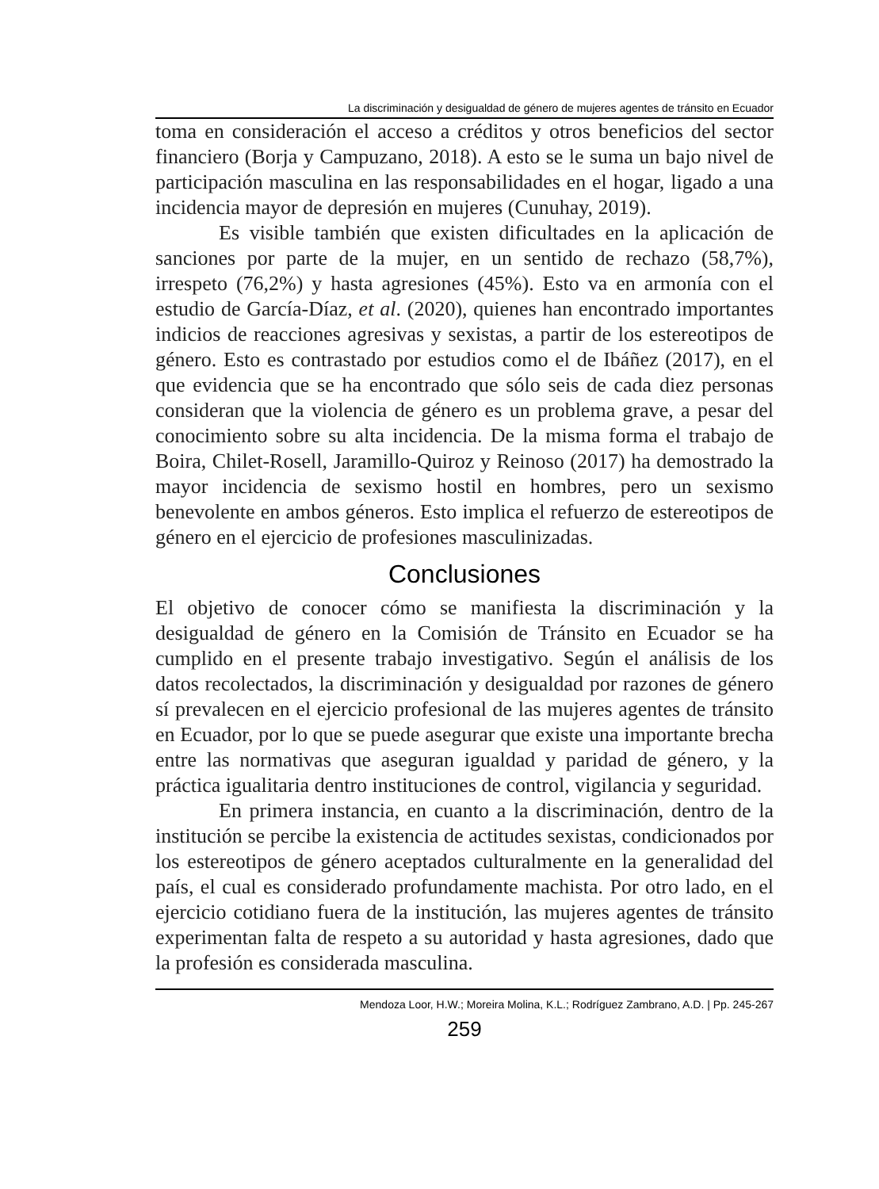La discriminación y desigualdad de género de mujeres agentes de tránsito en Ecuador
toma en consideración el acceso a créditos y otros beneficios del sector financiero (Borja y Campuzano, 2018). A esto se le suma un bajo nivel de participación masculina en las responsabilidades en el hogar, ligado a una incidencia mayor de depresión en mujeres (Cunuhay, 2019).
Es visible también que existen dificultades en la aplicación de sanciones por parte de la mujer, en un sentido de rechazo (58,7%), irrespeto (76,2%) y hasta agresiones (45%). Esto va en armonía con el estudio de García-Díaz, et al. (2020), quienes han encontrado importantes indicios de reacciones agresivas y sexistas, a partir de los estereotipos de género. Esto es contrastado por estudios como el de Ibáñez (2017), en el que evidencia que se ha encontrado que sólo seis de cada diez personas consideran que la violencia de género es un problema grave, a pesar del conocimiento sobre su alta incidencia. De la misma forma el trabajo de Boira, Chilet-Rosell, Jaramillo-Quiroz y Reinoso (2017) ha demostrado la mayor incidencia de sexismo hostil en hombres, pero un sexismo benevolente en ambos géneros. Esto implica el refuerzo de estereotipos de género en el ejercicio de profesiones masculinizadas.
Conclusiones
El objetivo de conocer cómo se manifiesta la discriminación y la desigualdad de género en la Comisión de Tránsito en Ecuador se ha cumplido en el presente trabajo investigativo. Según el análisis de los datos recolectados, la discriminación y desigualdad por razones de género sí prevalecen en el ejercicio profesional de las mujeres agentes de tránsito en Ecuador, por lo que se puede asegurar que existe una importante brecha entre las normativas que aseguran igualdad y paridad de género, y la práctica igualitaria dentro instituciones de control, vigilancia y seguridad.
En primera instancia, en cuanto a la discriminación, dentro de la institución se percibe la existencia de actitudes sexistas, condicionados por los estereotipos de género aceptados culturalmente en la generalidad del país, el cual es considerado profundamente machista. Por otro lado, en el ejercicio cotidiano fuera de la institución, las mujeres agentes de tránsito experimentan falta de respeto a su autoridad y hasta agresiones, dado que la profesión es considerada masculina.
Mendoza Loor, H.W.; Moreira Molina, K.L.; Rodríguez Zambrano, A.D. | Pp. 245-267
259